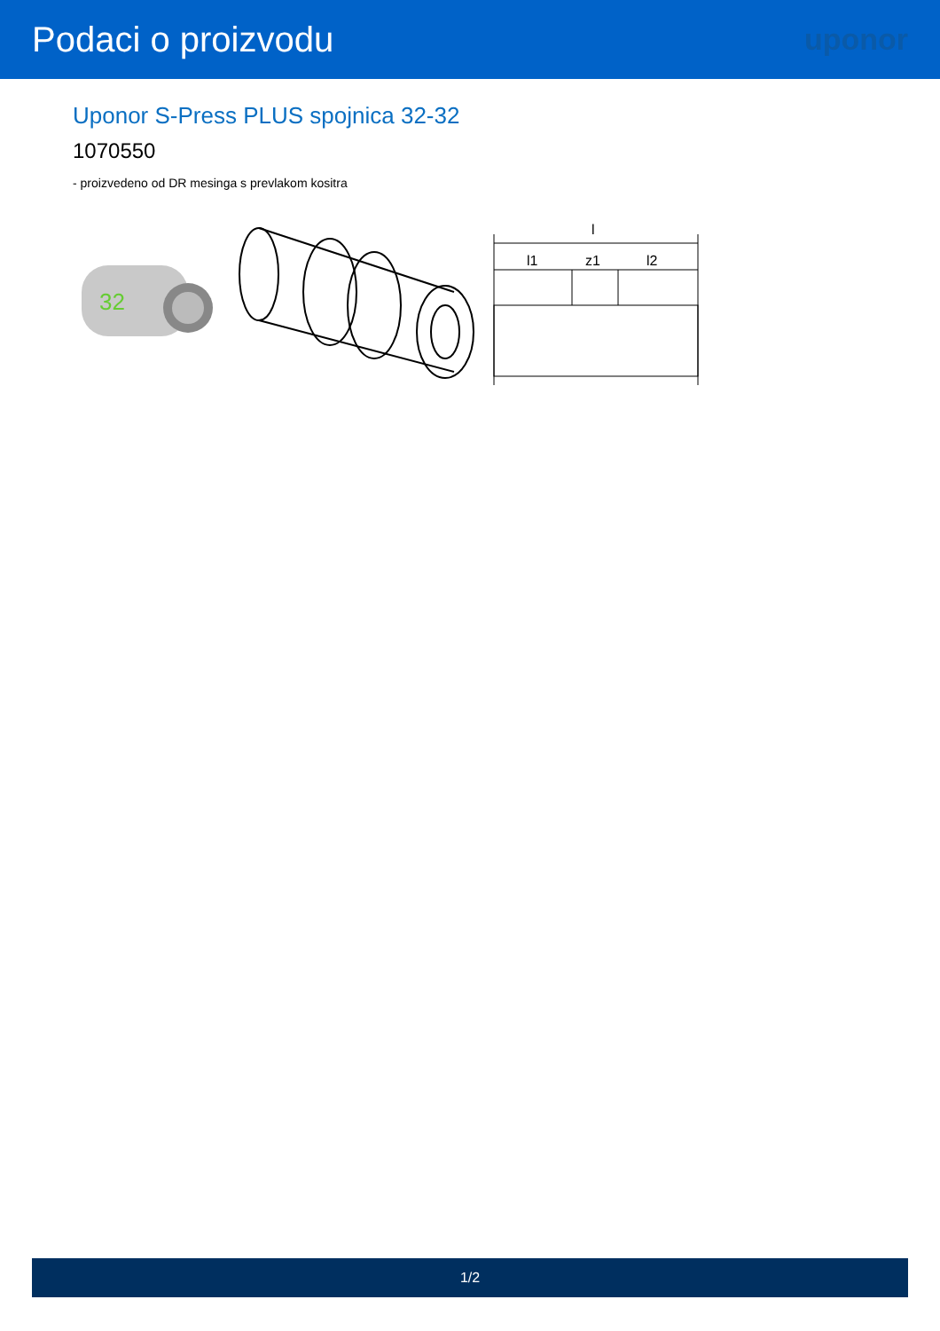Podaci o proizvodu
uponor
Uponor S-Press PLUS spojnica 32-32
1070550
- proizvedeno od DR mesinga s prevlakom kositra
32
l
l1
z1
l2
1/2